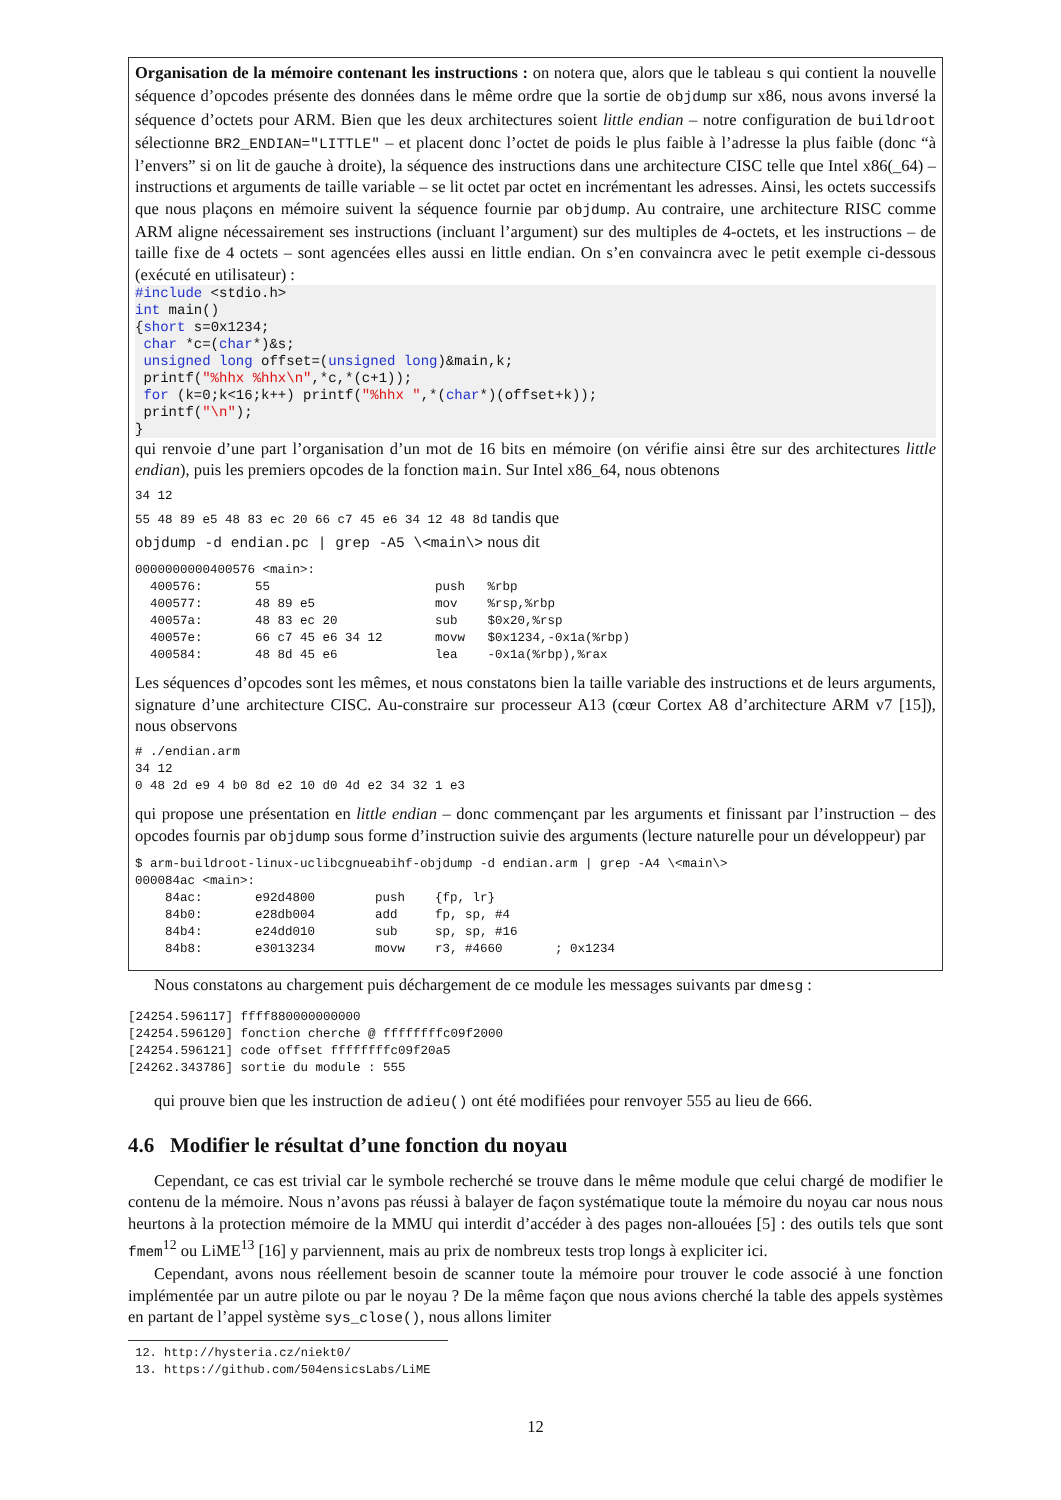Organisation de la mémoire contenant les instructions : on notera que, alors que le tableau s qui contient la nouvelle séquence d’opcodes présente des données dans le même ordre que la sortie de objdump sur x86, nous avons inversé la séquence d’octets pour ARM. Bien que les deux architectures soient little endian – notre configuration de buildroot sélectionne BR2_ENDIAN="LITTLE" – et placent donc l’octet de poids le plus faible à l’adresse la plus faible (donc “à l’envers” si on lit de gauche à droite), la séquence des instructions dans une architecture CISC telle que Intel x86(_64) – instructions et arguments de taille variable – se lit octet par octet en incrémentant les adresses. Ainsi, les octets successifs que nous plaçons en mémoire suivent la séquence fournie par objdump. Au contraire, une architecture RISC comme ARM aligne nécessairement ses instructions (incluant l’argument) sur des multiples de 4-octets, et les instructions – de taille fixe de 4 octets – sont agencées elles aussi en little endian. On s’en convaincra avec le petit exemple ci-dessous (exécuté en utilisateur) :
#include <stdio.h>
int main()
{short s=0x1234;
 char *c=(char*)&s;
 unsigned long offset=(unsigned long)&main,k;
 printf("%hhx %hhx\n",*c,*(c+1));
 for (k=0;k<16;k++) printf("%hhx ",*(char*)(offset+k));
 printf("\n");
}
qui renvoie d’une part l’organisation d’un mot de 16 bits en mémoire (on vérifie ainsi être sur des architectures little endian), puis les premiers opcodes de la fonction main. Sur Intel x86_64, nous obtenons
34 12
55 48 89 e5 48 83 ec 20 66 c7 45 e6 34 12 48 8d tandis que
objdump -d endian.pc | grep -A5 \<main\> nous dit
0000000000400576 <main>:
  400576:       55                      push   %rbp
  400577:       48 89 e5                mov    %rsp,%rbp
  40057a:       48 83 ec 20             sub    $0x20,%rsp
  40057e:       66 c7 45 e6 34 12       movw   $0x1234,-0x1a(%rbp)
  400584:       48 8d 45 e6             lea    -0x1a(%rbp),%rax
Les séquences d’opcodes sont les mêmes, et nous constatons bien la taille variable des instructions et de leurs arguments, signature d’une architecture CISC. Au-constraire sur processeur A13 (cœur Cortex A8 d’architecture ARM v7 [15]), nous observons
# ./endian.arm
34 12
0 48 2d e9 4 b0 8d e2 10 d0 4d e2 34 32 1 e3
qui propose une présentation en little endian – donc commençant par les arguments et finissant par l’instruction – des opcodes fournis par objdump sous forme d’instruction suivie des arguments (lecture naturelle pour un développeur) par
$ arm-buildroot-linux-uclibcgnueabihf-objdump -d endian.arm | grep -A4 \<main\>
000084ac <main>:
    84ac:       e92d4800        push    {fp, lr}
    84b0:       e28db004        add     fp, sp, #4
    84b4:       e24dd010        sub     sp, sp, #16
    84b8:       e3013234        movw    r3, #4660       ; 0x1234
Nous constatons au chargement puis déchargement de ce module les messages suivants par dmesg :
[24254.596117] ffff880000000000
[24254.596120] fonction cherche @ ffffffffc09f2000
[24254.596121] code offset ffffffffc09f20a5
[24262.343786] sortie du module : 555
qui prouve bien que les instruction de adieu() ont été modifiées pour renvoyer 555 au lieu de 666.
4.6 Modifier le résultat d’une fonction du noyau
Cependant, ce cas est trivial car le symbole recherché se trouve dans le même module que celui chargé de modifier le contenu de la mémoire. Nous n’avons pas réussi à balayer de façon systématique toute la mémoire du noyau car nous nous heurtons à la protection mémoire de la MMU qui interdit d’accéder à des pages non-allouées [5] : des outils tels que sont fmem<sup>12</sup> ou LiME<sup>13</sup> [16] y parviennent, mais au prix de nombreux tests trop longs à expliciter ici.
Cependant, avons nous réellement besoin de scanner toute la mémoire pour trouver le code associé à une fonction implémentée par un autre pilote ou par le noyau ? De la même façon que nous avions cherché la table des appels systèmes en partant de l’appel système sys_close(), nous allons limiter
12. http://hysteria.cz/niekt0/
13. https://github.com/504ensicsLabs/LiME
12